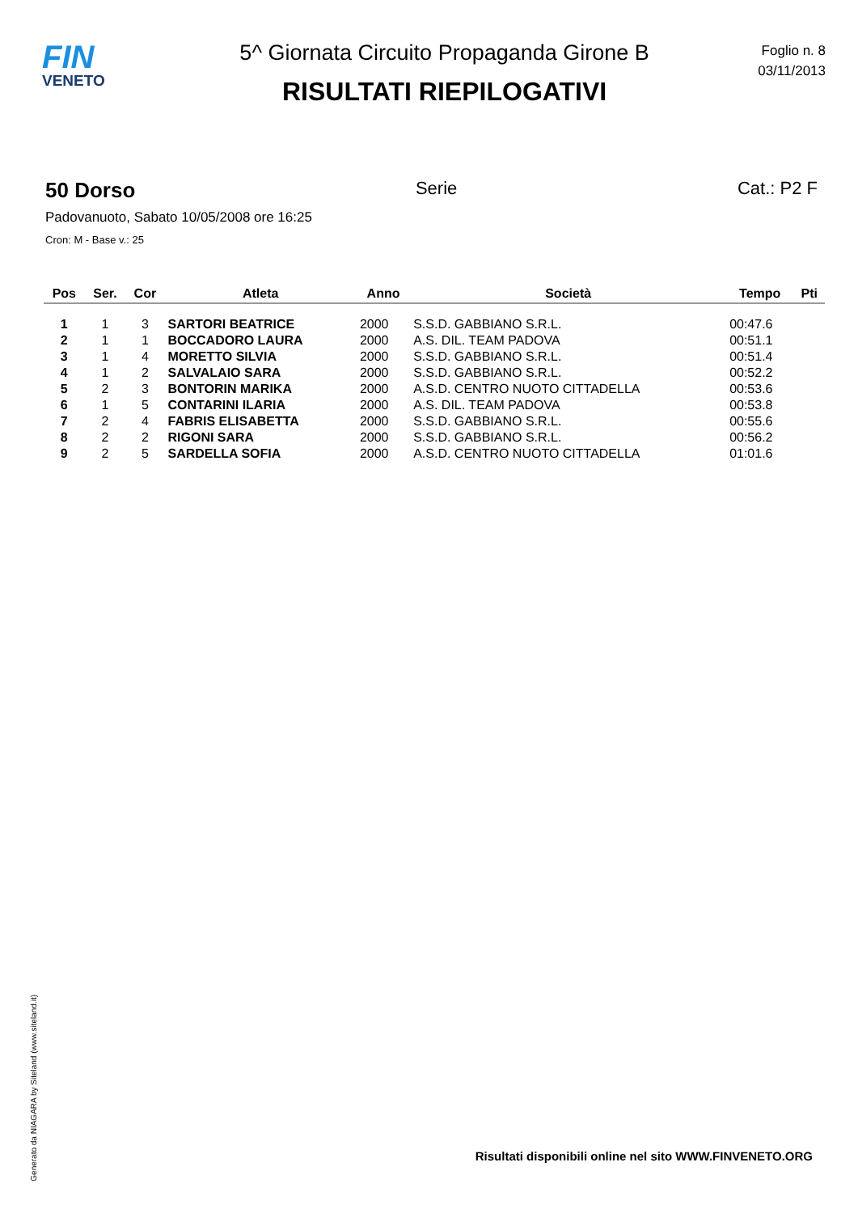FIN
VENETO
5^ Giornata Circuito Propaganda Girone B
RISULTATI RIEPILOGATIVI
Foglio n. 8
03/11/2013
50 Dorso Serie Cat.: P2 F
Padovanuoto, Sabato 10/05/2008 ore 16:25
Cron: M - Base v.: 25
| Pos | Ser. | Cor | Atleta | Anno | Società | Tempo | Pti |
| --- | --- | --- | --- | --- | --- | --- | --- |
| 1 | 1 | 3 | SARTORI BEATRICE | 2000 | S.S.D. GABBIANO S.R.L. | 00:47.6 | |
| 2 | 1 | 1 | BOCCADORO LAURA | 2000 | A.S. DIL. TEAM PADOVA | 00:51.1 | |
| 3 | 1 | 4 | MORETTO SILVIA | 2000 | S.S.D. GABBIANO S.R.L. | 00:51.4 | |
| 4 | 1 | 2 | SALVALAIO SARA | 2000 | S.S.D. GABBIANO S.R.L. | 00:52.2 | |
| 5 | 2 | 3 | BONTORIN MARIKA | 2000 | A.S.D. CENTRO NUOTO CITTADELLA | 00:53.6 | |
| 6 | 1 | 5 | CONTARINI ILARIA | 2000 | A.S. DIL. TEAM PADOVA | 00:53.8 | |
| 7 | 2 | 4 | FABRIS ELISABETTA | 2000 | S.S.D. GABBIANO S.R.L. | 00:55.6 | |
| 8 | 2 | 2 | RIGONI SARA | 2000 | S.S.D. GABBIANO S.R.L. | 00:56.2 | |
| 9 | 2 | 5 | SARDELLA SOFIA | 2000 | A.S.D. CENTRO NUOTO CITTADELLA | 01:01.6 | |
Generato da NIAGARA by Siteland (www.siteland.it)
Risultati disponibili online nel sito WWW.FINVENETO.ORG